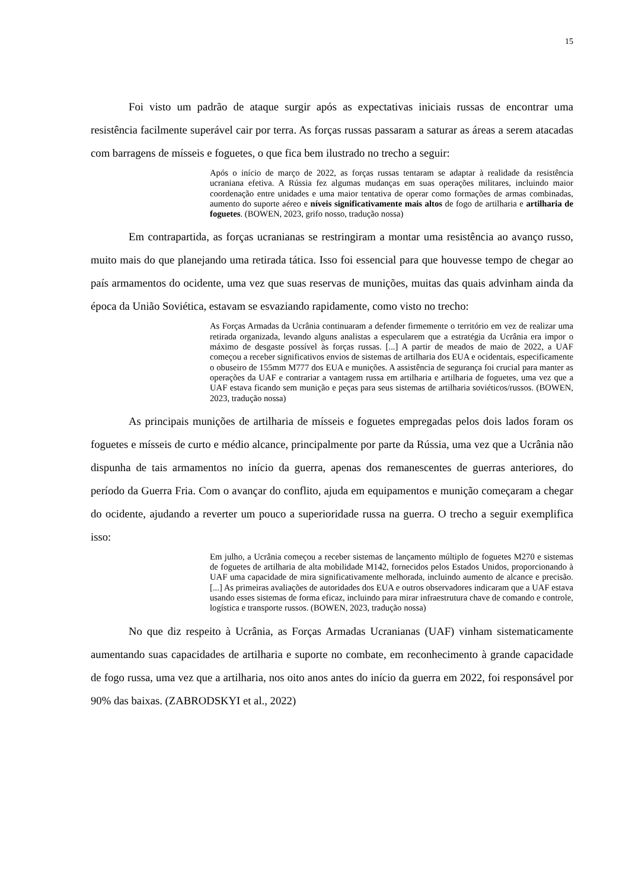15
Foi visto um padrão de ataque surgir após as expectativas iniciais russas de encontrar uma resistência facilmente superável cair por terra. As forças russas passaram a saturar as áreas a serem atacadas com barragens de mísseis e foguetes, o que fica bem ilustrado no trecho a seguir:
Após o início de março de 2022, as forças russas tentaram se adaptar à realidade da resistência ucraniana efetiva. A Rússia fez algumas mudanças em suas operações militares, incluindo maior coordenação entre unidades e uma maior tentativa de operar como formações de armas combinadas, aumento do suporte aéreo e níveis significativamente mais altos de fogo de artilharia e artilharia de foguetes. (BOWEN, 2023, grifo nosso, tradução nossa)
Em contrapartida, as forças ucranianas se restringiram a montar uma resistência ao avanço russo, muito mais do que planejando uma retirada tática. Isso foi essencial para que houvesse tempo de chegar ao país armamentos do ocidente, uma vez que suas reservas de munições, muitas das quais advinham ainda da época da União Soviética, estavam se esvaziando rapidamente, como visto no trecho:
As Forças Armadas da Ucrânia continuaram a defender firmemente o território em vez de realizar uma retirada organizada, levando alguns analistas a especularem que a estratégia da Ucrânia era impor o máximo de desgaste possível às forças russas. [...] A partir de meados de maio de 2022, a UAF começou a receber significativos envios de sistemas de artilharia dos EUA e ocidentais, especificamente o obuseiro de 155mm M777 dos EUA e munições. A assistência de segurança foi crucial para manter as operações da UAF e contrariar a vantagem russa em artilharia e artilharia de foguetes, uma vez que a UAF estava ficando sem munição e peças para seus sistemas de artilharia soviéticos/russos. (BOWEN, 2023, tradução nossa)
As principais munições de artilharia de mísseis e foguetes empregadas pelos dois lados foram os foguetes e mísseis de curto e médio alcance, principalmente por parte da Rússia, uma vez que a Ucrânia não dispunha de tais armamentos no início da guerra, apenas dos remanescentes de guerras anteriores, do período da Guerra Fria. Com o avançar do conflito, ajuda em equipamentos e munição começaram a chegar do ocidente, ajudando a reverter um pouco a superioridade russa na guerra. O trecho a seguir exemplifica isso:
Em julho, a Ucrânia começou a receber sistemas de lançamento múltiplo de foguetes M270 e sistemas de foguetes de artilharia de alta mobilidade M142, fornecidos pelos Estados Unidos, proporcionando à UAF uma capacidade de mira significativamente melhorada, incluindo aumento de alcance e precisão. [...] As primeiras avaliações de autoridades dos EUA e outros observadores indicaram que a UAF estava usando esses sistemas de forma eficaz, incluindo para mirar infraestrutura chave de comando e controle, logística e transporte russos. (BOWEN, 2023, tradução nossa)
No que diz respeito à Ucrânia, as Forças Armadas Ucranianas (UAF) vinham sistematicamente aumentando suas capacidades de artilharia e suporte no combate, em reconhecimento à grande capacidade de fogo russa, uma vez que a artilharia, nos oito anos antes do início da guerra em 2022, foi responsável por 90% das baixas. (ZABRODSKYI et al., 2022)